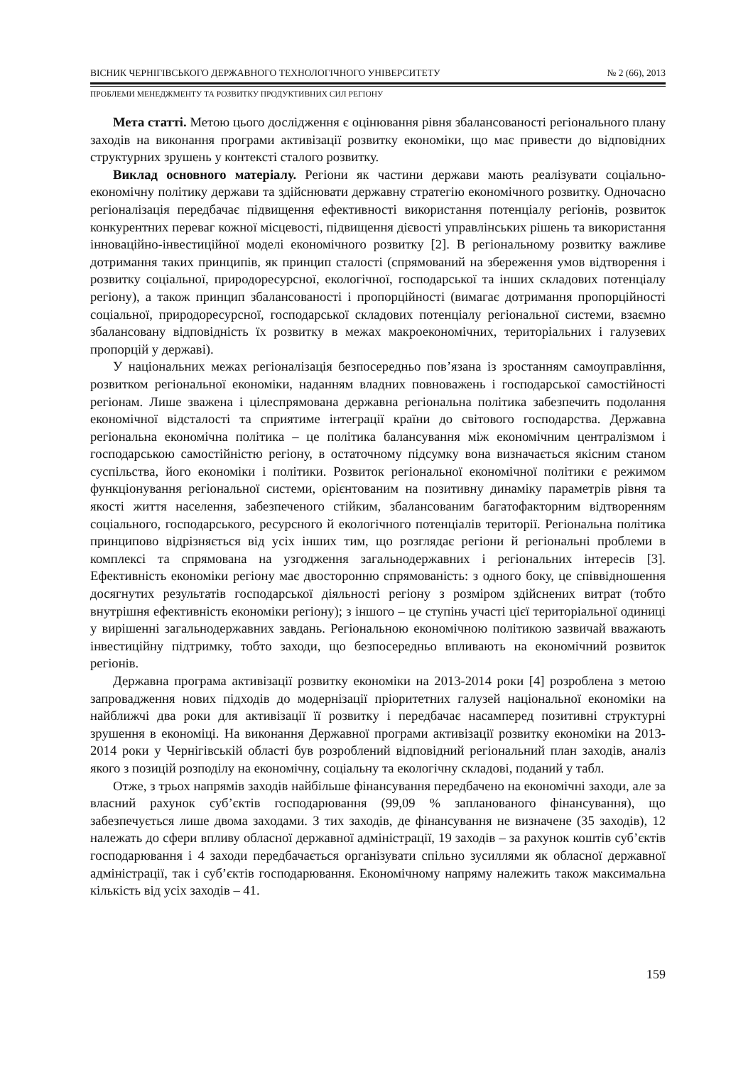ВІСНИК ЧЕРНІГІВСЬКОГО ДЕРЖАВНОГО ТЕХНОЛОГІЧНОГО УНІВЕРСИТЕТУ № 2 (66), 2013
ПРОБЛЕМИ МЕНЕДЖМЕНТУ ТА РОЗВИТКУ ПРОДУКТИВНИХ СИЛ РЕГІОНУ
Мета статті. Метою цього дослідження є оцінювання рівня збалансованості регіонального плану заходів на виконання програми активізації розвитку економіки, що має привести до відповідних структурних зрушень у контексті сталого розвитку.
Виклад основного матеріалу. Регіони як частини держави мають реалізувати соціально-економічну політику держави та здійснювати державну стратегію економічного розвитку. Одночасно регіоналізація передбачає підвищення ефективності використання потенціалу регіонів, розвиток конкурентних переваг кожної місцевості, підвищення дієвості управлінських рішень та використання інноваційно-інвестиційної моделі економічного розвитку [2]. В регіональному розвитку важливе дотримання таких принципів, як принцип сталості (спрямований на збереження умов відтворення і розвитку соціальної, природоресурсної, екологічної, господарської та інших складових потенціалу регіону), а також принцип збалансованості і пропорційності (вимагає дотримання пропорційності соціальної, природоресурсної, господарської складових потенціалу регіональної системи, взаємно збалансовану відповідність їх розвитку в межах макроекономічних, територіальних і галузевих пропорцій у державі).
У національних межах регіоналізація безпосередньо пов’язана із зростанням самоуправління, розвитком регіональної економіки, наданням владних повноважень і господарської самостійності регіонам. Лише зважена і цілеспрямована державна регіональна політика забезпечить подолання економічної відсталості та сприятиме інтеграції країни до світового господарства. Державна регіональна економічна політика – це політика балансування між економічним централізмом і господарською самостійністю регіону, в остаточному підсумку вона визначається якісним станом суспільства, його економіки і політики. Розвиток регіональної економічної політики є режимом функціонування регіональної системи, орієнтованим на позитивну динаміку параметрів рівня та якості життя населення, забезпеченого стійким, збалансованим багатофакторним відтворенням соціального, господарського, ресурсного й екологічного потенціалів території. Регіональна політика принципово відрізняється від усіх інших тим, що розглядає регіони й регіональні проблеми в комплексі та спрямована на узгодження загальнодержавних і регіональних інтересів [3]. Ефективність економіки регіону має двосторонню спрямованість: з одного боку, це співвідношення досягнутих результатів господарської діяльності регіону з розміром здійснених витрат (тобто внутрішня ефективність економіки регіону); з іншого – це ступінь участі цієї територіальної одиниці у вирішенні загальнодержавних завдань. Регіональною економічною політикою зазвичай вважають інвестиційну підтримку, тобто заходи, що безпосередньо впливають на економічний розвиток регіонів.
Державна програма активізації розвитку економіки на 2013-2014 роки [4] розроблена з метою запровадження нових підходів до модернізації пріоритетних галузей національної економіки на найближчі два роки для активізації її розвитку і передбачає насамперед позитивні структурні зрушення в економіці. На виконання Державної програми активізації розвитку економіки на 2013-2014 роки у Чернігівській області був розроблений відповідний регіональний план заходів, аналіз якого з позицій розподілу на економічну, соціальну та екологічну складові, поданий у табл.
Отже, з трьох напрямів заходів найбільше фінансування передбачено на економічні заходи, але за власний рахунок суб’єктів господарювання (99,09 % запланованого фінансування), що забезпечується лише двома заходами. З тих заходів, де фінансування не визначене (35 заходів), 12 належать до сфери впливу обласної державної адміністрації, 19 заходів – за рахунок коштів суб’єктів господарювання і 4 заходи передбачається організувати спільно зусиллями як обласної державної адміністрації, так і суб’єктів господарювання. Економічному напряму належить також максимальна кількість від усіх заходів – 41.
159